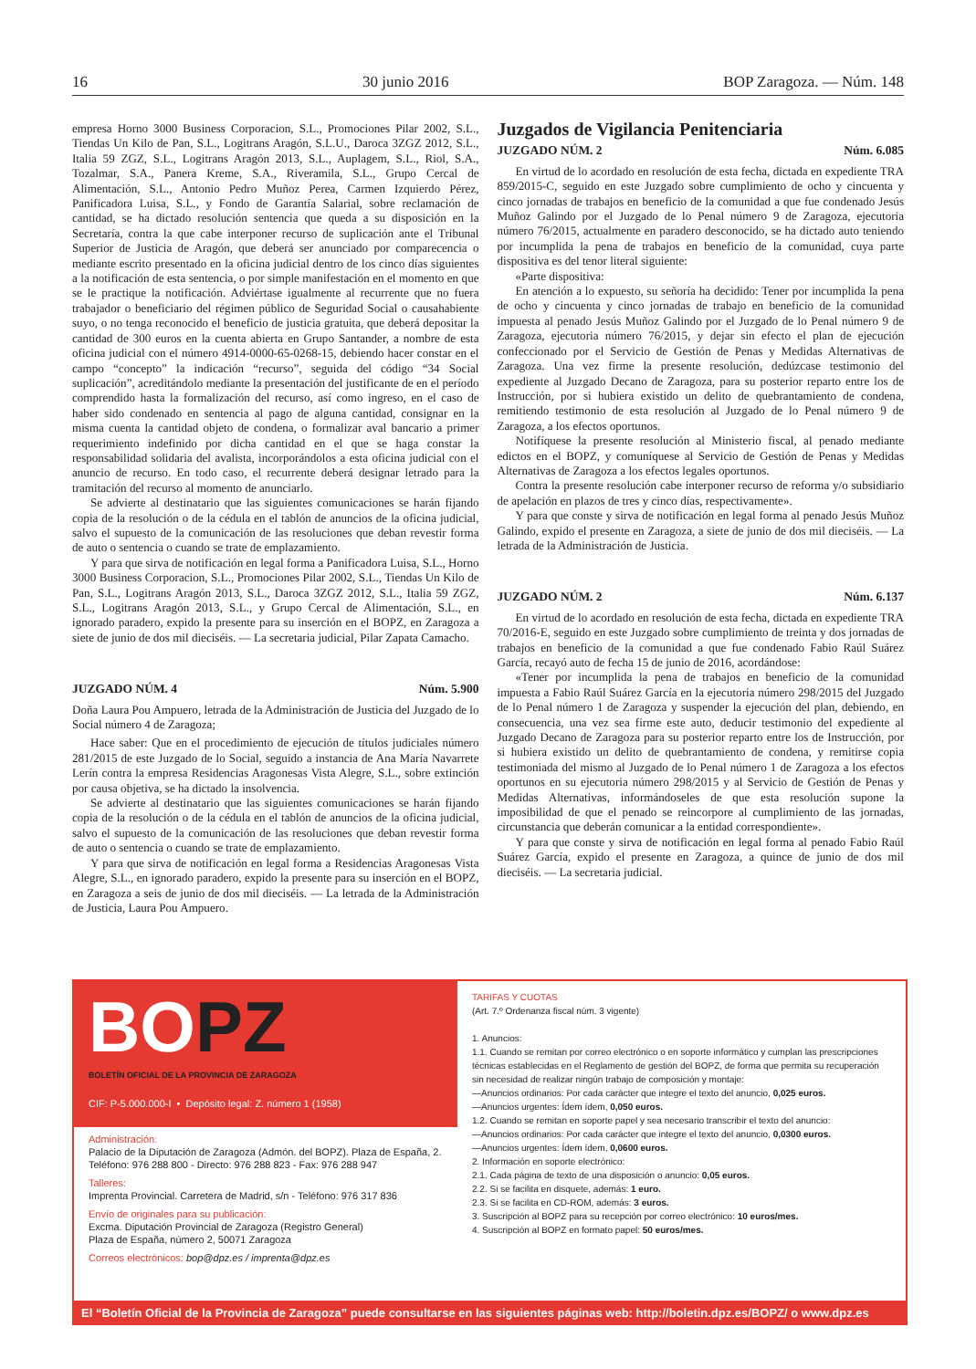16 30 junio 2016 BOP Zaragoza. — Núm. 148
empresa Horno 3000 Business Corporacion, S.L., Promociones Pilar 2002, S.L., Tiendas Un Kilo de Pan, S.L., Logitrans Aragón, S.L.U., Daroca 3ZGZ 2012, S.L., Italia 59 ZGZ, S.L., Logitrans Aragón 2013, S.L., Auplagem, S.L., Riol, S.A., Tozalmar, S.A., Panera Kreme, S.A., Riveramila, S.L., Grupo Cercal de Alimentación, S.L., Antonio Pedro Muñoz Perea, Carmen Izquierdo Pérez, Panificadora Luisa, S.L., y Fondo de Garantía Salarial, sobre reclamación de cantidad, se ha dictado resolución sentencia que queda a su disposición en la Secretaría, contra la que cabe interponer recurso de suplicación ante el Tribunal Superior de Justicia de Aragón, que deberá ser anunciado por comparecencia o mediante escrito presentado en la oficina judicial dentro de los cinco días siguientes a la notificación de esta sentencia, o por simple manifestación en el momento en que se le practique la notificación. Adviértase igualmente al recurrente que no fuera trabajador o beneficiario del régimen público de Seguridad Social o causahabiente suyo, o no tenga reconocido el beneficio de justicia gratuita, que deberá depositar la cantidad de 300 euros en la cuenta abierta en Grupo Santander, a nombre de esta oficina judicial con el número 4914-0000-65-0268-15, debiendo hacer constar en el campo “concepto” la indicación “recurso”, seguida del código “34 Social suplicación”, acreditándolo mediante la presentación del justificante de en el período comprendido hasta la formalización del recurso, así como ingreso, en el caso de haber sido condenado en sentencia al pago de alguna cantidad, consignar en la misma cuenta la cantidad objeto de condena, o formalizar aval bancario a primer requerimiento indefinido por dicha cantidad en el que se haga constar la responsabilidad solidaria del avalista, incorporándolos a esta oficina judicial con el anuncio de recurso. En todo caso, el recurrente deberá designar letrado para la tramitación del recurso al momento de anunciarlo.
Se advierte al destinatario que las siguientes comunicaciones se harán fijando copia de la resolución o de la cédula en el tablón de anuncios de la oficina judicial, salvo el supuesto de la comunicación de las resoluciones que deban revestir forma de auto o sentencia o cuando se trate de emplazamiento.
Y para que sirva de notificación en legal forma a Panificadora Luisa, S.L., Horno 3000 Business Corporacion, S.L., Promociones Pilar 2002, S.L., Tiendas Un Kilo de Pan, S.L., Logitrans Aragón 2013, S.L., Daroca 3ZGZ 2012, S.L., Italia 59 ZGZ, S.L., Logitrans Aragón 2013, S.L., y Grupo Cercal de Alimentación, S.L., en ignorado paradero, expido la presente para su inserción en el BOPZ, en Zaragoza a siete de junio de dos mil dieciséis. — La secretaria judicial, Pilar Zapata Camacho.
JUZGADO NÚM. 4 Núm. 5.900
Doña Laura Pou Ampuero, letrada de la Administración de Justicia del Juzgado de lo Social número 4 de Zaragoza;
Hace saber: Que en el procedimiento de ejecución de títulos judiciales número 281/2015 de este Juzgado de lo Social, seguido a instancia de Ana María Navarrete Lerín contra la empresa Residencias Aragonesas Vista Alegre, S.L., sobre extinción por causa objetiva, se ha dictado la insolvencia.
Se advierte al destinatario que las siguientes comunicaciones se harán fijando copia de la resolución o de la cédula en el tablón de anuncios de la oficina judicial, salvo el supuesto de la comunicación de las resoluciones que deban revestir forma de auto o sentencia o cuando se trate de emplazamiento.
Y para que sirva de notificación en legal forma a Residencias Aragonesas Vista Alegre, S.L., en ignorado paradero, expido la presente para su inserción en el BOPZ, en Zaragoza a seis de junio de dos mil dieciséis. — La letrada de la Administración de Justicia, Laura Pou Ampuero.
Juzgados de Vigilancia Penitenciaria
JUZGADO NÚM. 2 Núm. 6.085
En virtud de lo acordado en resolución de esta fecha, dictada en expediente TRA 859/2015-C, seguido en este Juzgado sobre cumplimiento de ocho y cincuenta y cinco jornadas de trabajos en beneficio de la comunidad a que fue condenado Jesús Muñoz Galindo por el Juzgado de lo Penal número 9 de Zaragoza, ejecutoria número 76/2015, actualmente en paradero desconocido, se ha dictado auto teniendo por incumplida la pena de trabajos en beneficio de la comunidad, cuya parte dispositiva es del tenor literal siguiente:
«Parte dispositiva:
En atención a lo expuesto, su señoría ha decidido: Tener por incumplida la pena de ocho y cincuenta y cinco jornadas de trabajo en beneficio de la comunidad impuesta al penado Jesús Muñoz Galindo por el Juzgado de lo Penal número 9 de Zaragoza, ejecutoria número 76/2015, y dejar sin efecto el plan de ejecución confeccionado por el Servicio de Gestión de Penas y Medidas Alternativas de Zaragoza. Una vez firme la presente resolución, dedúzcase testimonio del expediente al Juzgado Decano de Zaragoza, para su posterior reparto entre los de Instrucción, por si hubiera existido un delito de quebrantamiento de condena, remitiendo testimonio de esta resolución al Juzgado de lo Penal número 9 de Zaragoza, a los efectos oportunos.
Notifíquese la presente resolución al Ministerio fiscal, al penado mediante edictos en el BOPZ, y comuníquese al Servicio de Gestión de Penas y Medidas Alternativas de Zaragoza a los efectos legales oportunos.
Contra la presente resolución cabe interponer recurso de reforma y/o subsidiario de apelación en plazos de tres y cinco días, respectivamente».
Y para que conste y sirva de notificación en legal forma al penado Jesús Muñoz Galindo, expido el presente en Zaragoza, a siete de junio de dos mil dieciséis. — La letrada de la Administración de Justicia.
JUZGADO NÚM. 2 Núm. 6.137
En virtud de lo acordado en resolución de esta fecha, dictada en expediente TRA 70/2016-E, seguido en este Juzgado sobre cumplimiento de treinta y dos jornadas de trabajos en beneficio de la comunidad a que fue condenado Fabio Raúl Suárez García, recayó auto de fecha 15 de junio de 2016, acordándose:
«Tener por incumplida la pena de trabajos en beneficio de la comunidad impuesta a Fabio Raúl Suárez García en la ejecutoria número 298/2015 del Juzgado de lo Penal número 1 de Zaragoza y suspender la ejecución del plan, debiendo, en consecuencia, una vez sea firme este auto, deducir testimonio del expediente al Juzgado Decano de Zaragoza para su posterior reparto entre los de Instrucción, por si hubiera existido un delito de quebrantamiento de condena, y remitirse copia testimoniada del mismo al Juzgado de lo Penal número 1 de Zaragoza a los efectos oportunos en su ejecutoria número 298/2015 y al Servicio de Gestión de Penas y Medidas Alternativas, informándoseles de que esta resolución supone la imposibilidad de que el penado se reincorpore al cumplimiento de las jornadas, circunstancia que deberán comunicar a la entidad correspondiente».
Y para que conste y sirva de notificación en legal forma al penado Fabio Raúl Suárez García, expido el presente en Zaragoza, a quince de junio de dos mil dieciséis. — La secretaria judicial.
BOPZ
BOLETÍN OFICIAL DE LA PROVINCIA DE ZARAGOZA
CIF: P-5.000.000-I • Depósito legal: Z. número 1 (1958)
Administración:
Palacio de la Diputación de Zaragoza (Admón. del BOPZ). Plaza de España, 2.
Teléfono: 976 288 800 - Directo: 976 288 823 - Fax: 976 288 947
Talleres:
Imprenta Provincial. Carretera de Madrid, s/n - Teléfono: 976 317 836
Envío de originales para su publicación:
Excma. Diputación Provincial de Zaragoza (Registro General)
Plaza de España, número 2, 50071 Zaragoza
Correos electrónicos: bop@dpz.es / imprenta@dpz.es
TARIFAS Y CUOTAS
(Art. 7.º Ordenanza fiscal núm. 3 vigente)
1. Anuncios:
1.1. Cuando se remitan por correo electrónico o en soporte informático y cumplan las prescripciones técnicas establecidas en el Reglamento de gestión del BOPZ, de forma que permita su recuperación sin necesidad de realizar ningún trabajo de composición y montaje:
—Anuncios ordinarios: Por cada carácter que integre el texto del anuncio, 0,025 euros.
—Anuncios urgentes: Ídem ídem, 0,050 euros.
1.2. Cuando se remitan en soporte papel y sea necesario transcribir el texto del anuncio:
—Anuncios ordinarios: Por cada carácter que integre el texto del anuncio, 0,0300 euros.
—Anuncios urgentes: Ídem ídem, 0,0600 euros.
2. Información en soporte electrónico:
2.1. Cada página de texto de una disposición o anuncio: 0,05 euros.
2.2. Si se facilita en disquete, además: 1 euro.
2.3. Si se facilita en CD-ROM, además: 3 euros.
3. Suscripción al BOPZ para su recepción por correo electrónico: 10 euros/mes.
4. Suscripción al BOPZ en formato papel: 50 euros/mes.
El “Boletín Oficial de la Provincia de Zaragoza” puede consultarse en las siguientes páginas web: http://boletin.dpz.es/BOPZ/ o www.dpz.es